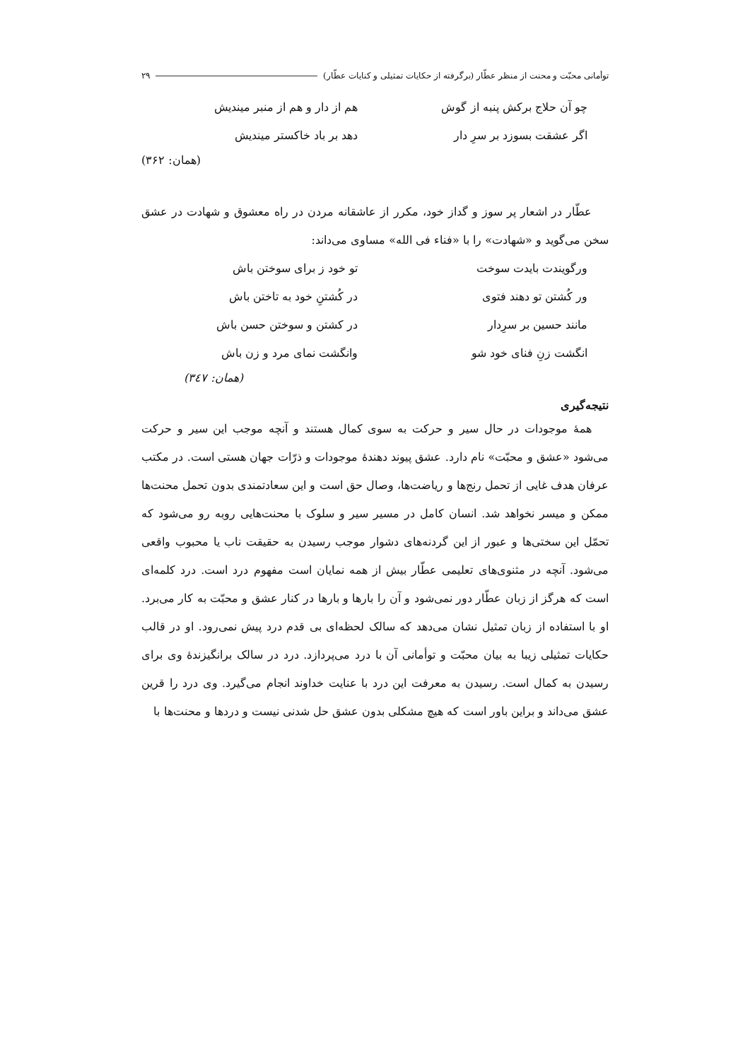توأمانی محبّت و محنت از منظر عطّار (برگرفته از حکایات تمثیلی و کنایات عطّار) ۲۹
چو آن حلاج برکش پنبه از گوش هم از دار و هم از منبر میندیش
اگر عشقت بسوزد بر سرِ دار دهد بر باد خاکستر میندیش
(همان: ۳۶۲)
عطّار در اشعار پر سوز و گداز خود، مکرر از عاشقانه مردن در راه معشوق و شهادت در عشق سخن می‌گوید و «شهادت» را با «فناء فی الله» مساوی می‌داند:
ورگویندت بایدت سوخت تو خود ز برای سوختن باش
ور کُشتن تو دهند فتوی در کُشتنِ خود به تاختن باش
مانند حسین بر سرِدار در کشتن و سوختن حسن باش
انگشت زنِ فنای خود شو وانگشت نمای مرد و زن باش
(همان: ۳٤۷)
نتیجه‌گیری
همهٔ موجودات در حال سیر و حرکت به سوی کمال هستند و آنچه موجب این سیر و حرکت می‌شود «عشق و محبّت» نام دارد. عشق پیوند دهندهٔ موجودات و ذرّات جهان هستی است. در مکتب عرفان هدف غایی از تحمل رنج‌ها و ریاضت‌ها، وصال حق است و این سعادتمندی بدون تحمل محنت‌ها ممکن و میسر نخواهد شد. انسان کامل در مسیر سیر و سلوک با محنت‌هایی روبه رو می‌شود که تحمّل این سختی‌ها و عبور از این گردنه‌های دشوار موجب رسیدن به حقیقت ناب یا محبوب واقعی می‌شود. آنچه در مثنوی‌های تعلیمی عطّار بیش از همه نمایان است مفهوم درد است. درد کلمه‌ای است که هرگز از زبان عطّار دور نمی‌شود و آن را بارها و بارها در کنار عشق و محبّت به کار می‌برد. او با استفاده از زبان تمثیل نشان می‌دهد که سالک لحظه‌ای بی قدم درد پیش نمی‌رود. او در قالب حکایات تمثیلی زیبا به بیان محبّت و توأمانی آن با درد می‌پردازد. درد در سالک برانگیزندهٔ وی برای رسیدن به کمال است. رسیدن به معرفت این درد با عنایت خداوند انجام می‌گیرد. وی درد را قرین عشق می‌داند و براین باور است که هیچ مشکلی بدون عشق حل شدنی نیست و دردها و محنت‌ها با